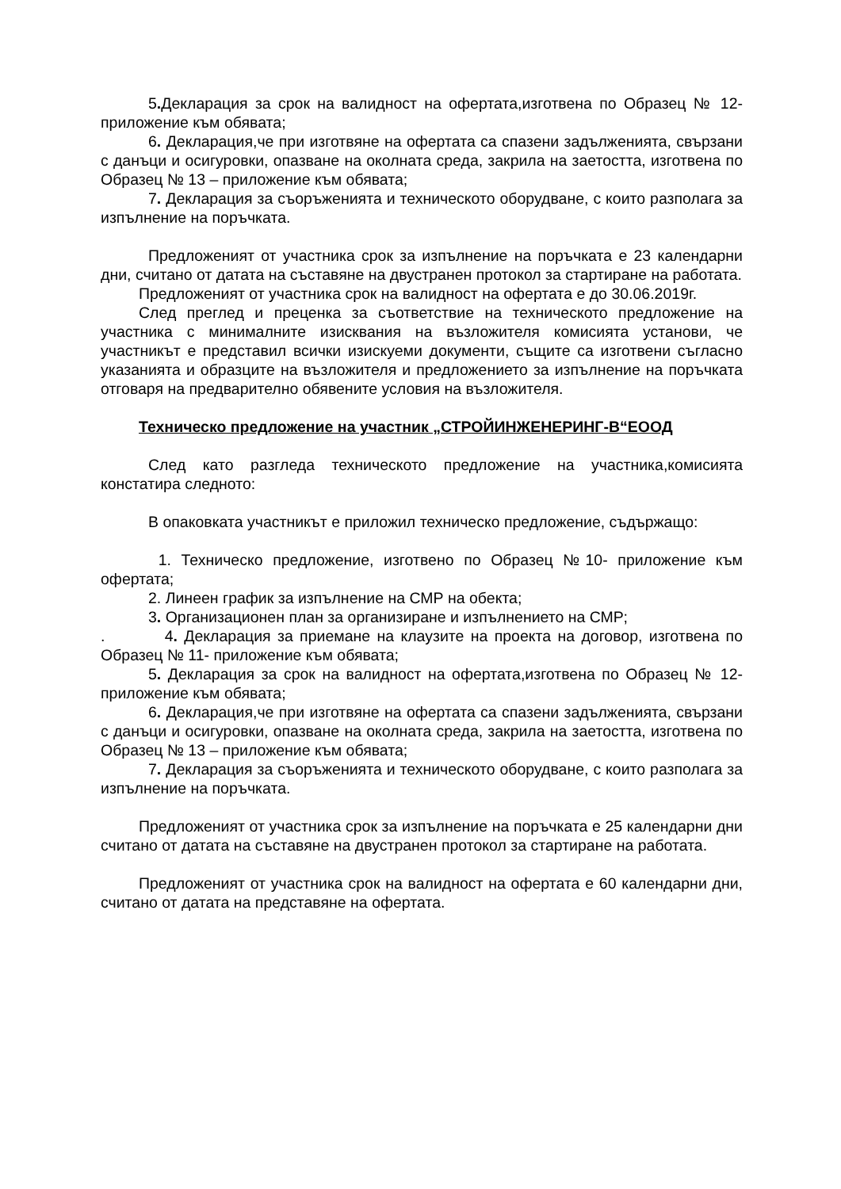5. Декларация за срок на валидност на офертата,изготвена по Образец № 12- приложение към обявата;
6. Декларация,че при изготвяне на офертата са спазени задълженията, свързани с данъци и осигуровки, опазване на околната среда, закрила на заетостта, изготвена по Образец № 13 – приложение към обявата;
7. Декларация за съоръженията и техническото оборудване, с които разполага за изпълнение на поръчката.
Предложеният от участника срок за изпълнение на поръчката е 23 календарни дни, считано от датата на съставяне на двустранен протокол за стартиране на работата.
Предложеният от участника срок на валидност на офертата е до 30.06.2019г.
След преглед и преценка за съответствие на техническото предложение на участника с минималните изисквания на възложителя комисията установи, че участникът е представил всички изискуеми документи, същите са изготвени съгласно указанията и образците на възложителя и предложението за изпълнение на поръчката отговаря на предварително обявените условия на възложителя.
Техническо предложение на участник „СТРОЙИНЖЕНЕРИНГ-В“ЕООД
След като разгледа техническото предложение на участника,комисията констатира следното:
В опаковката участникът е приложил техническо предложение, съдържащо:
1. Техническо предложение, изготвено по Образец №10- приложение към офертата;
2. Линеен график за изпълнение на СМР на обекта;
3. Организационен план за организиране и изпълнението на СМР;
. 4. Декларация за приемане на клаузите на проекта на договор, изготвена по Образец № 11- приложение към обявата;
5. Декларация за срок на валидност на офертата,изготвена по Образец № 12- приложение към обявата;
6. Декларация,че при изготвяне на офертата са спазени задълженията, свързани с данъци и осигуровки, опазване на околната среда, закрила на заетостта, изготвена по Образец № 13 – приложение към обявата;
7. Декларация за съоръженията и техническото оборудване, с които разполага за изпълнение на поръчката.
Предложеният от участника срок за изпълнение на поръчката е 25 календарни дни считано от датата на съставяне на двустранен протокол за стартиране на работата.
Предложеният от участника срок на валидност на офертата е 60 календарни дни, считано от датата на представяне на офертата.